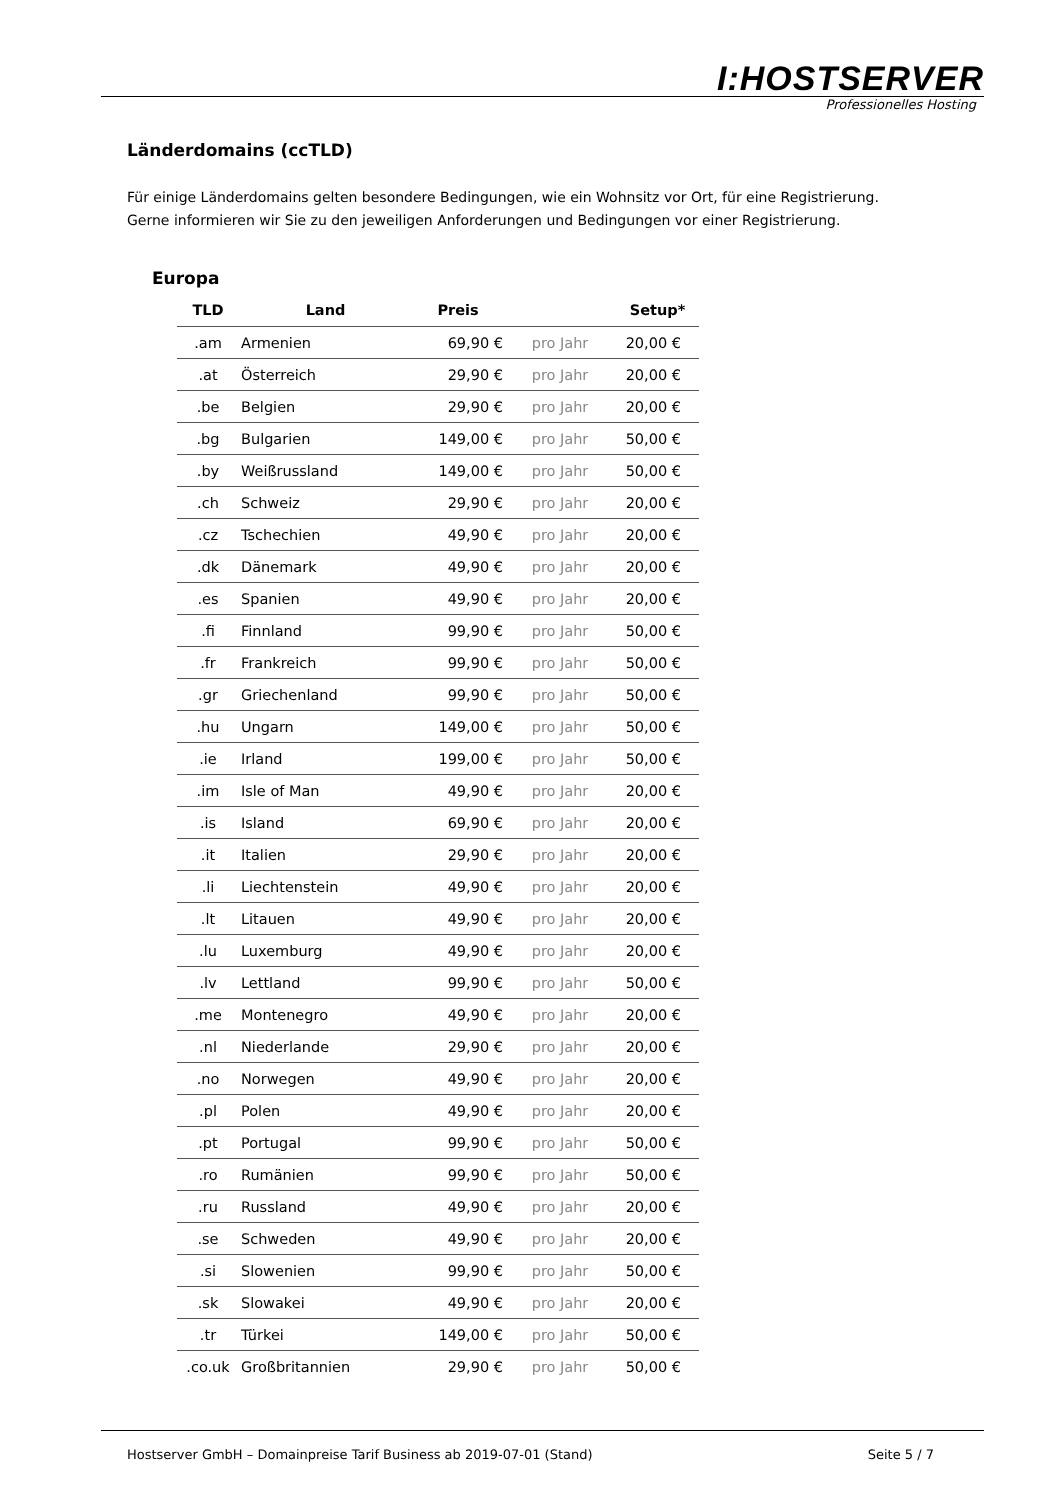I:HOSTSERVER
Professionelles Hosting
Länderdomains (ccTLD)
Für einige Länderdomains gelten besondere Bedingungen, wie ein Wohnsitz vor Ort, für eine Registrierung.
Gerne informieren wir Sie zu den jeweiligen Anforderungen und Bedingungen vor einer Registrierung.
Europa
| TLD | Land | Preis | | Setup* |
| --- | --- | --- | --- | --- |
| .am | Armenien | 69,90 € | pro Jahr | 20,00 € |
| .at | Österreich | 29,90 € | pro Jahr | 20,00 € |
| .be | Belgien | 29,90 € | pro Jahr | 20,00 € |
| .bg | Bulgarien | 149,00 € | pro Jahr | 50,00 € |
| .by | Weißrussland | 149,00 € | pro Jahr | 50,00 € |
| .ch | Schweiz | 29,90 € | pro Jahr | 20,00 € |
| .cz | Tschechien | 49,90 € | pro Jahr | 20,00 € |
| .dk | Dänemark | 49,90 € | pro Jahr | 20,00 € |
| .es | Spanien | 49,90 € | pro Jahr | 20,00 € |
| .fi | Finnland | 99,90 € | pro Jahr | 50,00 € |
| .fr | Frankreich | 99,90 € | pro Jahr | 50,00 € |
| .gr | Griechenland | 99,90 € | pro Jahr | 50,00 € |
| .hu | Ungarn | 149,00 € | pro Jahr | 50,00 € |
| .ie | Irland | 199,00 € | pro Jahr | 50,00 € |
| .im | Isle of Man | 49,90 € | pro Jahr | 20,00 € |
| .is | Island | 69,90 € | pro Jahr | 20,00 € |
| .it | Italien | 29,90 € | pro Jahr | 20,00 € |
| .li | Liechtenstein | 49,90 € | pro Jahr | 20,00 € |
| .lt | Litauen | 49,90 € | pro Jahr | 20,00 € |
| .lu | Luxemburg | 49,90 € | pro Jahr | 20,00 € |
| .lv | Lettland | 99,90 € | pro Jahr | 50,00 € |
| .me | Montenegro | 49,90 € | pro Jahr | 20,00 € |
| .nl | Niederlande | 29,90 € | pro Jahr | 20,00 € |
| .no | Norwegen | 49,90 € | pro Jahr | 20,00 € |
| .pl | Polen | 49,90 € | pro Jahr | 20,00 € |
| .pt | Portugal | 99,90 € | pro Jahr | 50,00 € |
| .ro | Rumänien | 99,90 € | pro Jahr | 50,00 € |
| .ru | Russland | 49,90 € | pro Jahr | 20,00 € |
| .se | Schweden | 49,90 € | pro Jahr | 20,00 € |
| .si | Slowenien | 99,90 € | pro Jahr | 50,00 € |
| .sk | Slowakei | 49,90 € | pro Jahr | 20,00 € |
| .tr | Türkei | 149,00 € | pro Jahr | 50,00 € |
| .co.uk | Großbritannien | 29,90 € | pro Jahr | 50,00 € |
Hostserver GmbH – Domainpreise Tarif Business ab 2019-07-01 (Stand) Seite 5 / 7